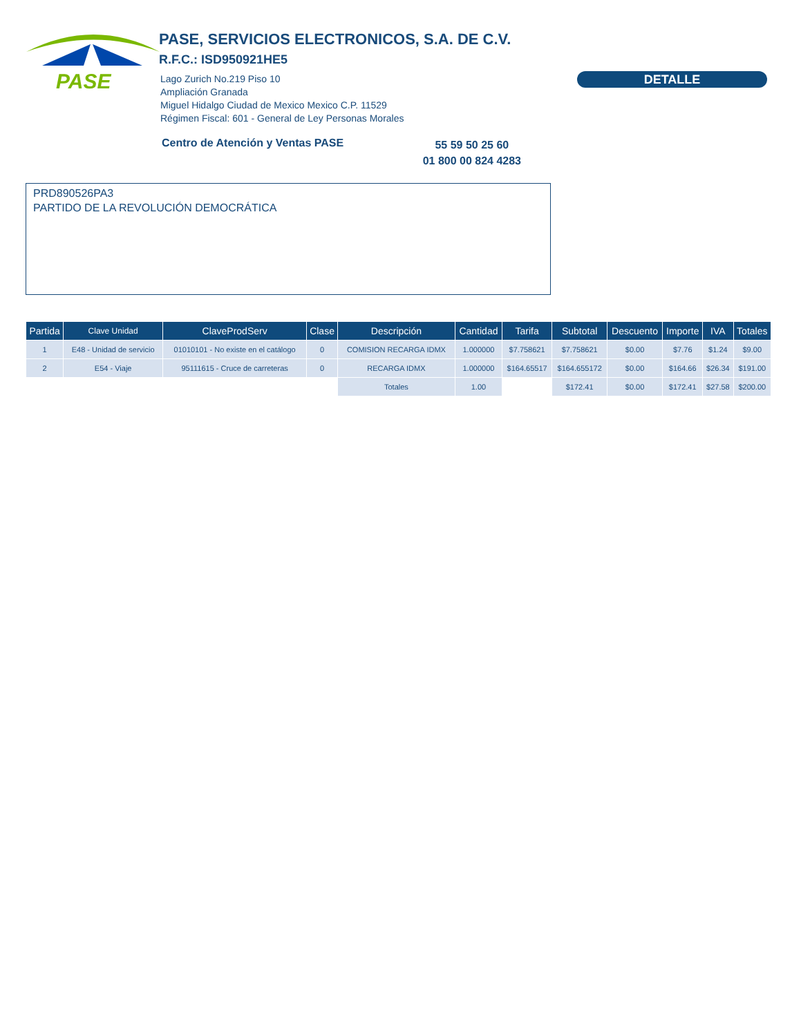PASE
PASE, SERVICIOS ELECTRONICOS, S.A. DE C.V.
R.F.C.: ISD950921HE5
Lago Zurich No.219 Piso 10
Ampliación Granada
Miguel Hidalgo Ciudad de Mexico Mexico C.P. 11529
Régimen Fiscal: 601 - General de Ley Personas Morales
DETALLE
Centro de Atención y Ventas PASE 55 59 50 25 60
01 800 00 824 4283
PRD890526PA3
PARTIDO DE LA REVOLUCIÓN DEMOCRÁTICA
| Partida | Clave Unidad | ClaveProdServ | Clase | Descripción | Cantidad | Tarifa | Subtotal | Descuento | Importe | IVA | Totales |
| --- | --- | --- | --- | --- | --- | --- | --- | --- | --- | --- | --- |
| 1 | E48 - Unidad de servicio | 01010101 - No existe en el catálogo | 0 | COMISION RECARGA IDMX | 1.000000 | $7.758621 | $7.758621 | $0.00 | $7.76 | $1.24 | $9.00 |
| 2 | E54 - Viaje | 95111615 - Cruce de carreteras | 0 | RECARGA IDMX | 1.000000 | $164.65517 | $164.655172 | $0.00 | $164.66 | $26.34 | $191.00 |
| | | | | Totales | 1.00 | | $172.41 | $0.00 | $172.41 | $27.58 | $200.00 |